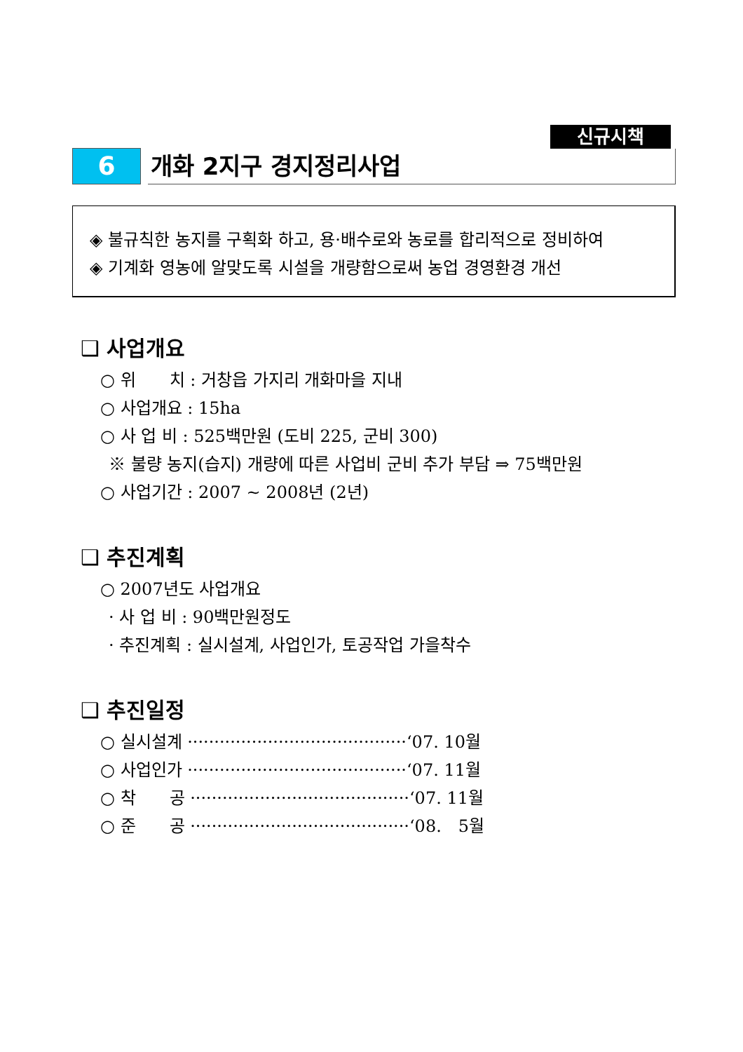신규시책
6
개화 2지구 경지정리사업
◈ 불규칙한 농지를 구획화 하고, 용·배수로와 농로를 합리적으로 정비하여
◈ 기계화 영농에 알맞도록 시설을 개량함으로써 농업 경영환경 개선
❑ 사업개요
○ 위　　치 : 거창읍 가지리 개화마을 지내
○ 사업개요 : 15ha
○ 사 업 비 : 525백만원 (도비 225, 군비 300)
※ 불량 농지(습지) 개량에 따른 사업비 군비 추가 부담 ⇒ 75백만원
○ 사업기간 : 2007 ~ 2008년 (2년)
❑ 추진계획
○ 2007년도 사업개요
· 사 업 비 : 90백만원정도
· 추진계획 : 실시설계, 사업인가, 토공작업 가을착수
❑ 추진일정
○ 실시설계 ·········································‘07. 10월
○ 사업인가 ·········································‘07. 11월
○ 착　　공 ·········································‘07. 11월
○ 준　　공 ·········································‘08.　5월